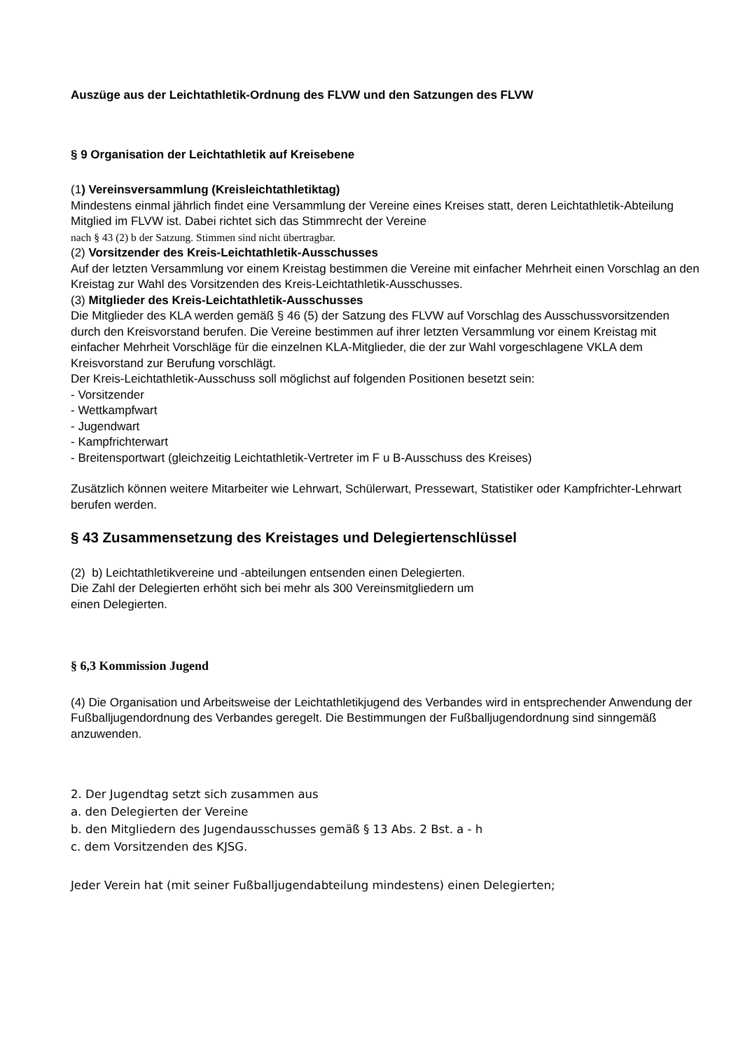Auszüge aus der Leichtathletik-Ordnung des FLVW und den Satzungen des FLVW
§ 9 Organisation der Leichtathletik auf Kreisebene
(1) Vereinsversammlung (Kreisleichtathletiktag)
Mindestens einmal jährlich findet eine Versammlung der Vereine eines Kreises statt, deren Leichtathletik-Abteilung Mitglied im FLVW ist. Dabei richtet sich das Stimmrecht der Vereine
nach § 43 (2) b der Satzung. Stimmen sind nicht übertragbar.
(2) Vorsitzender des Kreis-Leichtathletik-Ausschusses
Auf der letzten Versammlung vor einem Kreistag bestimmen die Vereine mit einfacher Mehrheit einen Vorschlag an den Kreistag zur Wahl des Vorsitzenden des Kreis-Leichtathletik-Ausschusses.
(3) Mitglieder des Kreis-Leichtathletik-Ausschusses
Die Mitglieder des KLA werden gemäß § 46 (5) der Satzung des FLVW auf Vorschlag des Ausschussvorsitzenden durch den Kreisvorstand berufen. Die Vereine bestimmen auf ihrer letzten Versammlung vor einem Kreistag mit einfacher Mehrheit Vorschläge für die einzelnen KLA-Mitglieder, die der zur Wahl vorgeschlagene VKLA dem Kreisvorstand zur Berufung vorschlägt.
Der Kreis-Leichtathletik-Ausschuss soll möglichst auf folgenden Positionen besetzt sein:
- Vorsitzender
- Wettkampfwart
- Jugendwart
- Kampfrichterwart
- Breitensportwart (gleichzeitig Leichtathletik-Vertreter im F u B-Ausschuss des Kreises)
Zusätzlich können weitere Mitarbeiter wie Lehrwart, Schülerwart, Pressewart, Statistiker oder Kampfrichter-Lehrwart berufen werden.
§ 43 Zusammensetzung des Kreistages und Delegiertenschlüssel
(2) b) Leichtathletikvereine und -abteilungen entsenden einen Delegierten.
Die Zahl der Delegierten erhöht sich bei mehr als 300 Vereinsmitgliedern um
einen Delegierten.
§ 6,3 Kommission Jugend
(4) Die Organisation und Arbeitsweise der Leichtathletikjugend des Verbandes wird in entsprechender Anwendung der Fußballjugendordnung des Verbandes geregelt. Die Bestimmungen der Fußballjugendordnung sind sinngemäß anzuwenden.
2. Der Jugendtag setzt sich zusammen aus
a. den Delegierten der Vereine
b. den Mitgliedern des Jugendausschusses gemäß § 13 Abs. 2 Bst. a - h
c. dem Vorsitzenden des KJSG.
Jeder Verein hat (mit seiner Fußballjugendabteilung mindestens) einen Delegierten;